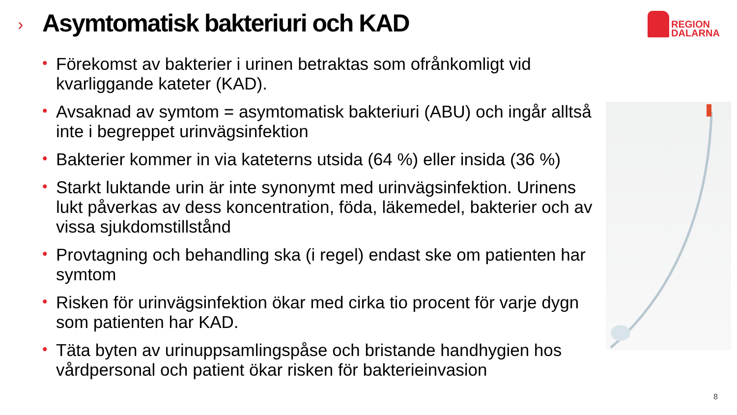›
Asymtomatisk bakteriuri och KAD
REGION
DALARNA
• Förekomst av bakterier i urinen betraktas som ofrånkomligt vid kvarliggande kateter (KAD).
• Avsaknad av symtom = asymtomatisk bakteriuri (ABU) och ingår alltså inte i begreppet urinvägsinfektion
• Bakterier kommer in via kateterns utsida (64 %) eller insida (36 %)
• Starkt luktande urin är inte synonymt med urinvägsinfektion. Urinens lukt påverkas av dess koncentration, föda, läkemedel, bakterier och av vissa sjukdomstillstånd
• Provtagning och behandling ska (i regel) endast ske om patienten har symtom
• Risken för urinvägsinfektion ökar med cirka tio procent för varje dygn som patienten har KAD.
• Täta byten av urinuppsamlingspåse och bristande handhygien hos vårdpersonal och patient ökar risken för bakterieinvasion
8